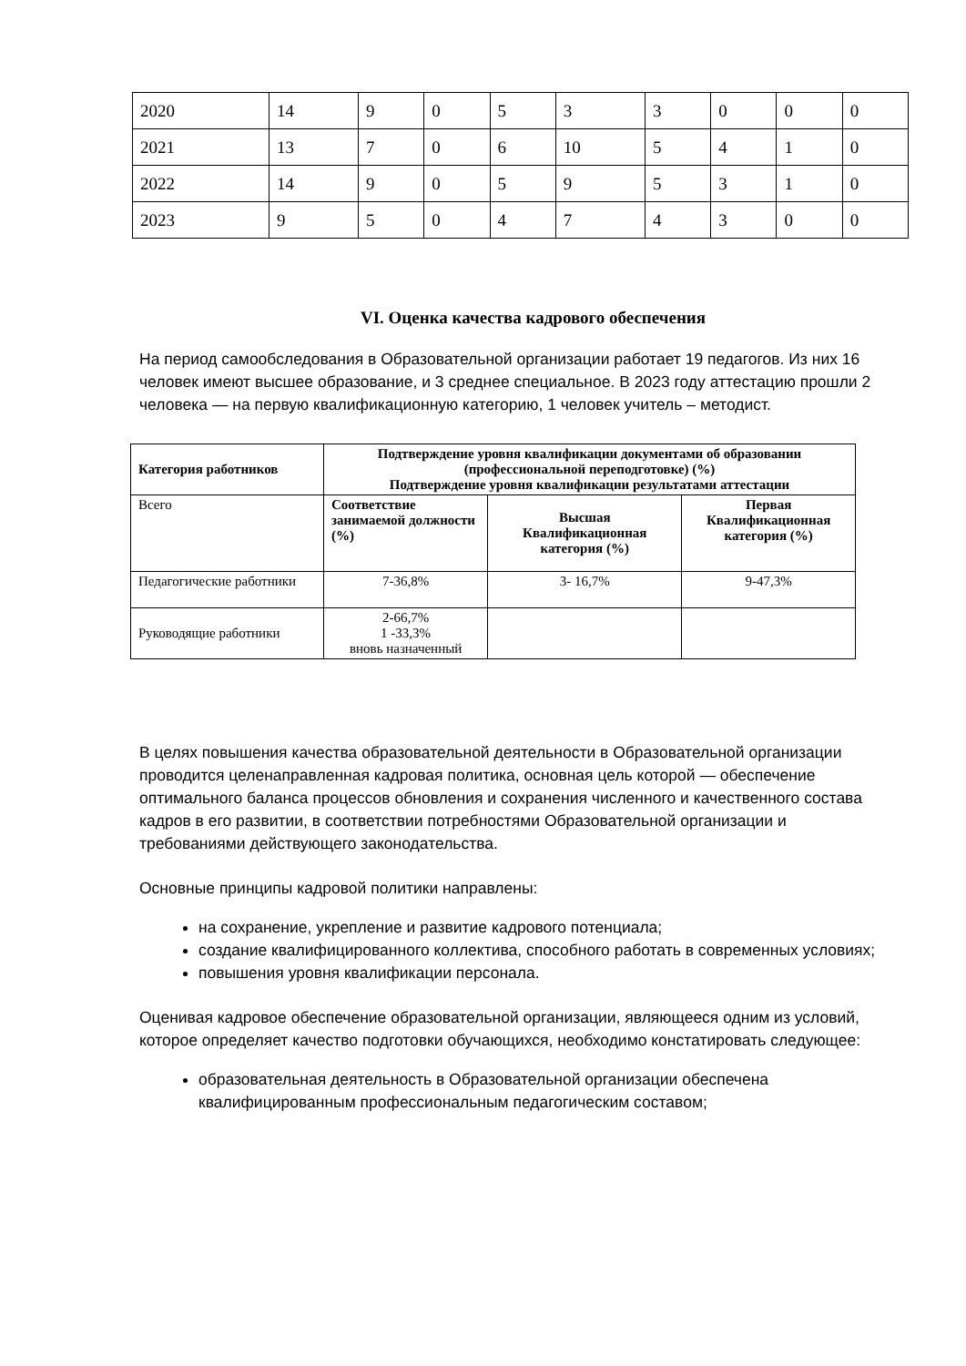| 2020 | 14 | 9 | 0 | 5 | 3 | 3 | 0 | 0 | 0 |
| 2021 | 13 | 7 | 0 | 6 | 10 | 5 | 4 | 1 | 0 |
| 2022 | 14 | 9 | 0 | 5 | 9 | 5 | 3 | 1 | 0 |
| 2023 | 9 | 5 | 0 | 4 | 7 | 4 | 3 | 0 | 0 |
VI. Оценка качества кадрового обеспечения
На период самообследования в Образовательной организации работает 19 педагогов. Из них 16 человек имеют высшее образование, и 3 среднее специальное. В 2023 году аттестацию прошли 2 человека — на первую квалификационную категорию, 1 человек учитель – методист.
| Категория работников | Подтверждение уровня квалификации документами об образовании (профессиональной переподготовке) (%) Подтверждение уровня квалификации результатами аттестации | | |
| --- | --- | --- | --- |
| Всего | Соответствие занимаемой должности (%) | Высшая Квалификационная категория (%) | Первая Квалификационная категория (%) |
| Педагогические работники | 7-36,8% | 3- 16,7% | 9-47,3% |
| Руководящие работники | 2-66,7% 1 -33,3% вновь назначенный | | |
В целях повышения качества образовательной деятельности в Образовательной организации проводится целенаправленная кадровая политика, основная цель которой — обеспечение оптимального баланса процессов обновления и сохранения численного и качественного состава кадров в его развитии, в соответствии потребностями Образовательной организации и требованиями действующего законодательства.
Основные принципы кадровой политики направлены:
на сохранение, укрепление и развитие кадрового потенциала;
создание квалифицированного коллектива, способного работать в современных условиях;
повышения уровня квалификации персонала.
Оценивая кадровое обеспечение образовательной организации, являющееся одним из условий, которое определяет качество подготовки обучающихся, необходимо констатировать следующее:
образовательная деятельность в Образовательной организации обеспечена квалифицированным профессиональным педагогическим составом;